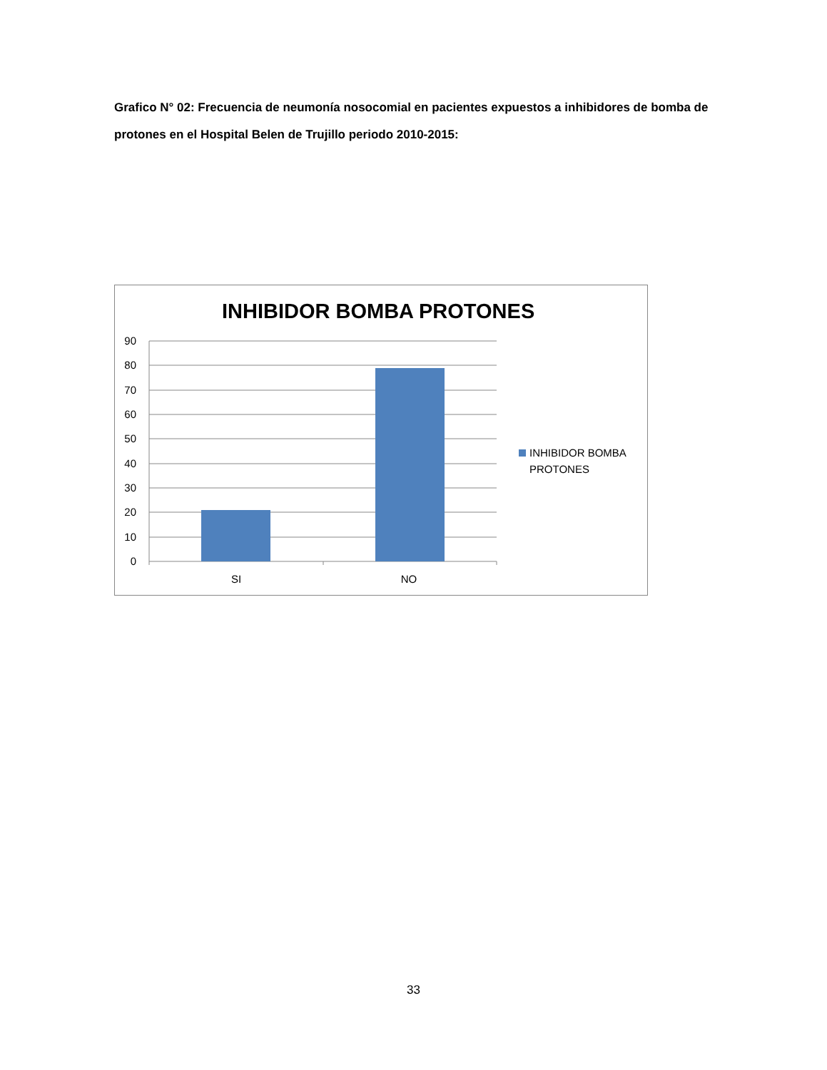Grafico N° 02: Frecuencia de neumonía nosocomial en pacientes expuestos a inhibidores de bomba de protones en el Hospital Belen de Trujillo periodo 2010-2015:
INHIBIDOR BOMBA PROTONES
90
80
70
60
50
40
30
20
10
0
SI
NO
INHIBIDOR BOMBA
PROTONES
33